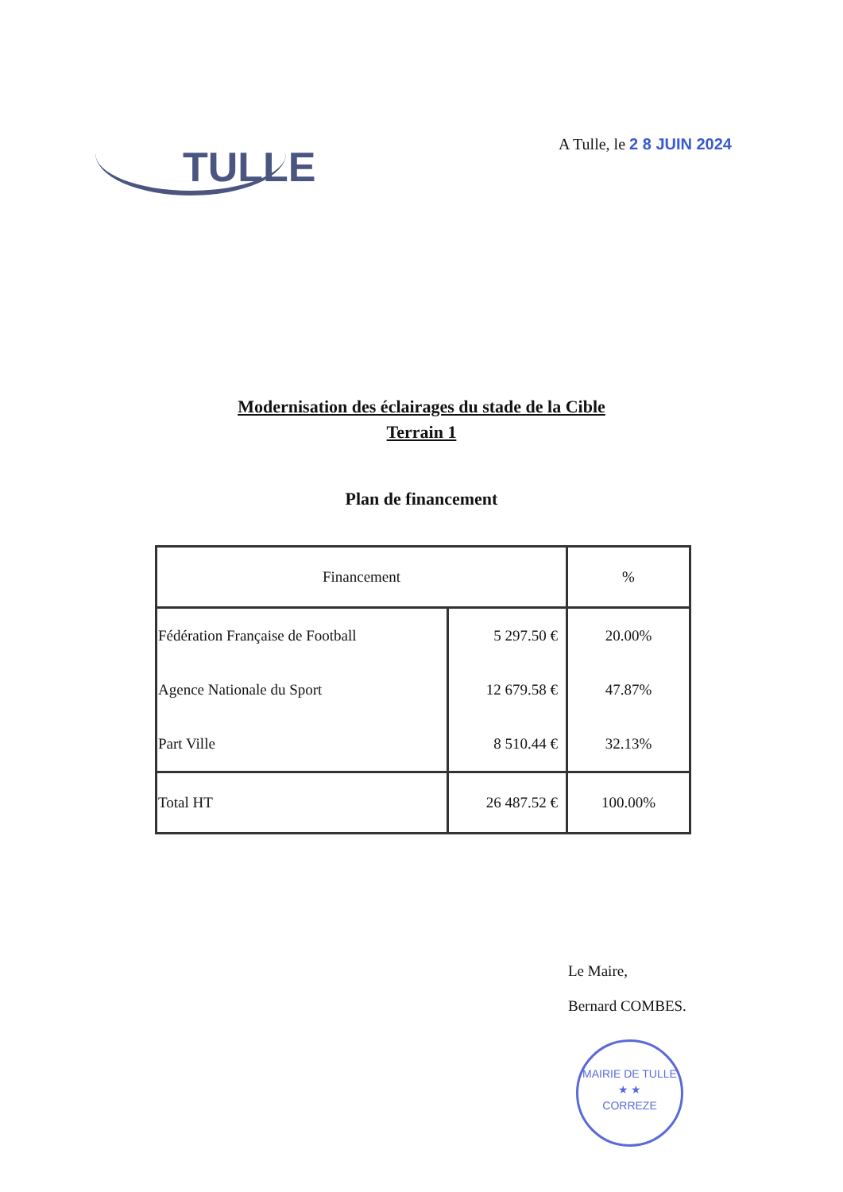TULLE
A Tulle, le 2 8 JUIN 2024
Modernisation des éclairages du stade de la Cible
Terrain 1
Plan de financement
| Financement | | % |
| --- | --- | --- |
| Fédération Française de Football | 5 297.50 € | 20.00% |
| Agence Nationale du Sport | 12 679.58 € | 47.87% |
| Part Ville | 8 510.44 € | 32.13% |
| Total HT | 26 487.52 € | 100.00% |
Le Maire,
Bernard COMBES.
MAIRIE DE TULLE
★ ★
CORREZE